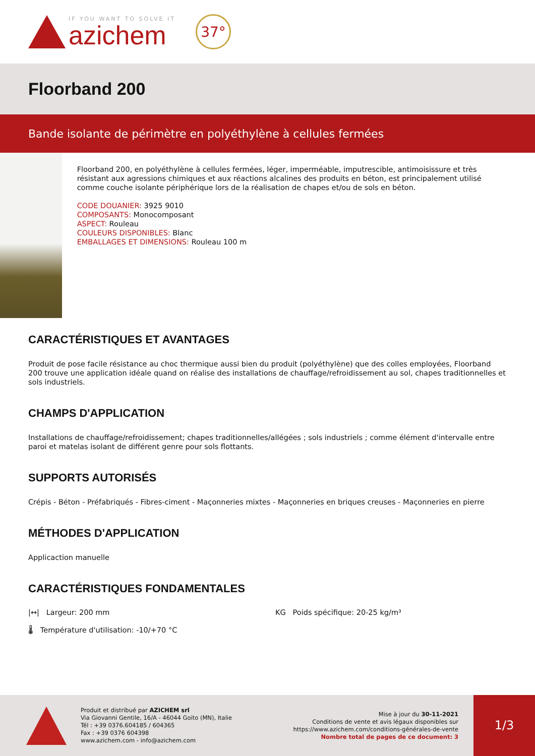IF YOU WANT TO SOLVE IT
azichem
37°
Floorband 200
Bande isolante de périmètre en polyéthylène à cellules fermées
Floorband 200, en polyéthylène à cellules fermées, léger, imperméable, imputrescible, antimoisissure et très résistant aux agressions chimiques et aux réactions alcalines des produits en béton, est principalement utilisé comme couche isolante périphérique lors de la réalisation de chapes et/ou de sols en béton.
CODE DOUANIER: 3925 9010
COMPOSANTS: Monocomposant
ASPECT: Rouleau
COULEURS DISPONIBLES: Blanc
EMBALLAGES ET DIMENSIONS: Rouleau 100 m
CARACTÉRISTIQUES ET AVANTAGES
Produit de pose facile résistance au choc thermique aussi bien du produit (polyéthylène) que des colles employées, Floorband 200 trouve une application idéale quand on réalise des installations de chauffage/refroidissement au sol, chapes traditionnelles et sols industriels.
CHAMPS D'APPLICATION
Installations de chauffage/refroidissement; chapes traditionnelles/allégées ; sols industriels ; comme élément d'intervalle entre paroi et matelas isolant de différent genre pour sols flottants.
SUPPORTS AUTORISÉS
Crépis - Béton - Préfabriqués - Fibres-ciment - Maçonneries mixtes - Maçonneries en briques creuses - Maçonneries en pierre
MÉTHODES D'APPLICATION
Applicaction manuelle
CARACTÉRISTIQUES FONDAMENTALES
|↔| Largeur: 200 mm
KG Poids spécifique: 20-25 kg/m³
🌡 Température d'utilisation: -10/+70 °C
Produit et distribué par AZICHEM srl
Via Giovanni Gentile, 16/A - 46044 Goito (MN), Italie
Tél : +39 0376.604185 / 604365
Fax : +39 0376 604398
www.azichem.com - info@azichem.com
Mise à jour du 30-11-2021
Conditions de vente et avis légaux disponibles sur
https://www.azichem.com/conditions-générales-de-vente
Nombre total de pages de ce document: 3
1/3